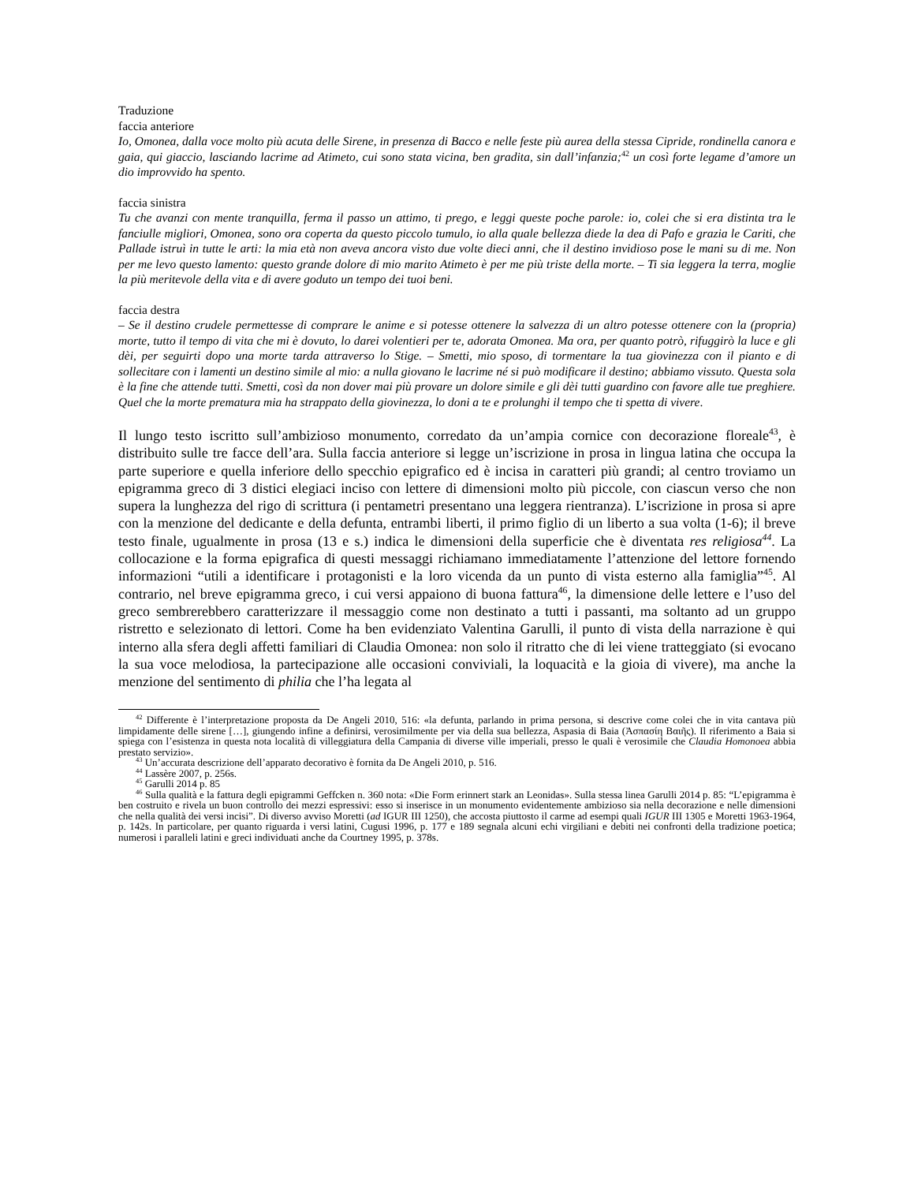Traduzione
faccia anteriore
Io, Omonea, dalla voce molto più acuta delle Sirene, in presenza di Bacco e nelle feste più aurea della stessa Cipride, rondinella canora e gaia, qui giaccio, lasciando lacrime ad Atimeto, cui sono stata vicina, ben gradita, sin dall’infanzia;<sup>42</sup> un così forte legame d’amore un dio improvvido ha spento.
faccia sinistra
Tu che avanzi con mente tranquilla, ferma il passo un attimo, ti prego, e leggi queste poche parole: io, colei che si era distinta tra le fanciulle migliori, Omonea, sono ora coperta da questo piccolo tumulo, io alla quale bellezza diede la dea di Pafo e grazia le Cariti, che Pallade istruì in tutte le arti: la mia età non aveva ancora visto due volte dieci anni, che il destino invidioso pose le mani su di me. Non per me levo questo lamento: questo grande dolore di mio marito Atimeto è per me più triste della morte. – Ti sia leggera la terra, moglie la più meritevole della vita e di avere goduto un tempo dei tuoi beni.
faccia destra
– Se il destino crudele permettesse di comprare le anime e si potesse ottenere la salvezza di un altro potesse ottenere con la (propria) morte, tutto il tempo di vita che mi è dovuto, lo darei volentieri per te, adorata Omonea. Ma ora, per quanto potrò, rifuggirò la luce e gli dèi, per seguirti dopo una morte tarda attraverso lo Stige. – Smetti, mio sposo, di tormentare la tua giovinezza con il pianto e di sollecitare con i lamenti un destino simile al mio: a nulla giovano le lacrime né si può modificare il destino; abbiamo vissuto. Questa sola è la fine che attende tutti. Smetti, così da non dover mai più provare un dolore simile e gli dèi tutti guardino con favore alle tue preghiere. Quel che la morte prematura mia ha strappato della giovinezza, lo doni a te e prolunghi il tempo che ti spetta di vivere.
Il lungo testo iscritto sull’ambizioso monumento, corredato da un’ampia cornice con decorazione floreale<sup>43</sup>, è distribuito sulle tre facce dell’ara. Sulla faccia anteriore si legge un’iscrizione in prosa in lingua latina che occupa la parte superiore e quella inferiore dello specchio epigrafico ed è incisa in caratteri più grandi; al centro troviamo un epigramma greco di 3 distici elegiaci inciso con lettere di dimensioni molto più piccole, con ciascun verso che non supera la lunghezza del rigo di scrittura (i pentametri presentano una leggera rientranza). L’iscrizione in prosa si apre con la menzione del dedicante e della defunta, entrambi liberti, il primo figlio di un liberto a sua volta (1-6); il breve testo finale, ugualmente in prosa (13 e s.) indica le dimensioni della superficie che è diventata res religiosa<sup>44</sup>. La collocazione e la forma epigrafica di questi messaggi richiamano immediatamente l’attenzione del lettore fornendo informazioni “utili a identificare i protagonisti e la loro vicenda da un punto di vista esterno alla famiglia”<sup>45</sup>. Al contrario, nel breve epigramma greco, i cui versi appaiono di buona fattura<sup>46</sup>, la dimensione delle lettere e l’uso del greco sembrerebbero caratterizzare il messaggio come non destinato a tutti i passanti, ma soltanto ad un gruppo ristretto e selezionato di lettori. Come ha ben evidenziato Valentina Garulli, il punto di vista della narrazione è qui interno alla sfera degli affetti familiari di Claudia Omonea: non solo il ritratto che di lei viene tratteggiato (si evocano la sua voce melodiosa, la partecipazione alle occasioni conviviali, la loquacità e la gioia di vivere), ma anche la menzione del sentimento di philia che l’ha legata al
<sup>42</sup> Differente è l’interpretazione proposta da De Angeli 2010, 516: «la defunta, parlando in prima persona, si descrive come colei che in vita cantava più limpidamente delle sirene […], giungendo infine a definirsi, verosimilmente per via della sua bellezza, Aspasia di Baia (Ἀσπασίη Βαιῆς). Il riferimento a Baia si spiega con l’esistenza in questa nota località di villeggiatura della Campania di diverse ville imperiali, presso le quali è verosimile che Claudia Homonoea abbia prestato servizio».
<sup>43</sup> Un’accurata descrizione dell’apparato decorativo è fornita da De Angeli 2010, p. 516.
<sup>44</sup> Lassère 2007, p. 256s.
<sup>45</sup> Garulli 2014 p. 85
<sup>46</sup> Sulla qualità e la fattura degli epigrammi Geffcken n. 360 nota: «Die Form erinnert stark an Leonidas». Sulla stessa linea Garulli 2014 p. 85: “L’epigramma è ben costruito e rivela un buon controllo dei mezzi espressivi: esso si inserisce in un monumento evidentemente ambizioso sia nella decorazione e nelle dimensioni che nella qualità dei versi incisi”. Di diverso avviso Moretti (ad IGUR III 1250), che accosta piuttosto il carme ad esempi quali IGUR III 1305 e Moretti 1963-1964, p. 142s. In particolare, per quanto riguarda i versi latini, Cugusi 1996, p. 177 e 189 segnala alcuni echi virgiliani e debiti nei confronti della tradizione poetica; numerosi i paralleli latini e greci individuati anche da Courtney 1995, p. 378s.